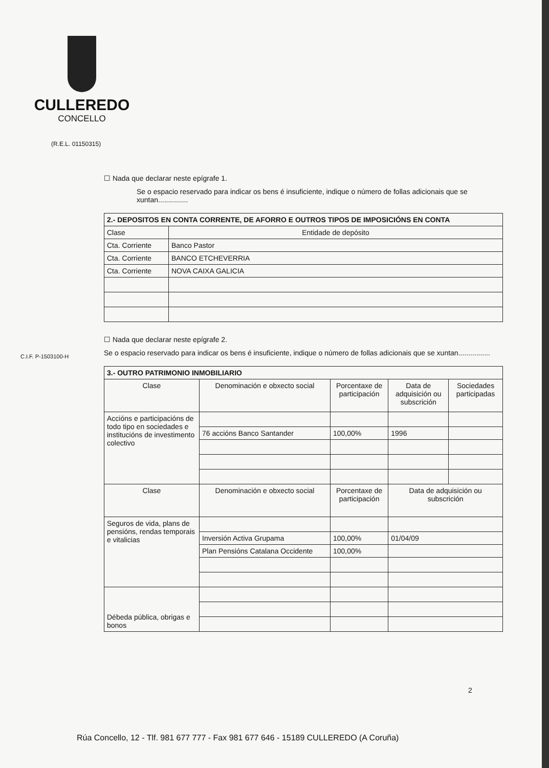CULLEREDO
CONCELLO
(R.E.L. 01150315)
C.I.F. P-1503100-H
☐ Nada que declarar neste epígrafe 1.
Se o espacio reservado para indicar os bens é insuficiente, indique o número de follas adicionais que se xuntan...............
| 2.- DEPOSITOS EN CONTA CORRENTE, DE AFORRO E OUTROS TIPOS DE IMPOSICIÓNS EN CONTA | |
| --- | --- |
| Clase | Entidade de depósito |
| Cta. Corriente | Banco Pastor |
| Cta. Corriente | BANCO ETCHEVERRIA |
| Cta. Corriente | NOVA CAIXA GALICIA |
☐ Nada que declarar neste epígrafe 2.
Se o espacio reservado para indicar os bens é insuficiente, indique o número de follas adicionais que se xuntan................
| 3.- OUTRO PATRIMONIO INMOBILIARIO | | | | |
| --- | --- | --- | --- | --- |
| Clase | Denominación e obxecto social | Porcentaxe de participación | Data de adquisición ou subscrición | Sociedades participadas |
| Accións e participacións de todo tipo en sociedades e institucións de investimento colectivo | | | | |
| | 76 accións Banco Santander | 100,00% | 1996 | |
| Clase | Denominación e obxecto social | Porcentaxe de participación | Data de adquisición ou subscrición | |
| Seguros de vida, plans de pensións, rendas temporais e vitalicias | | | | |
| | Inversión Activa Grupama | 100,00% | 01/04/09 | |
| | Plan Pensións Catalana Occidente | 100,00% | | |
| Débeda pública, obrigas e bonos | | | | |
2
Rúa Concello, 12 - Tlf. 981 677 777 - Fax 981 677 646 - 15189 CULLEREDO (A Coruña)